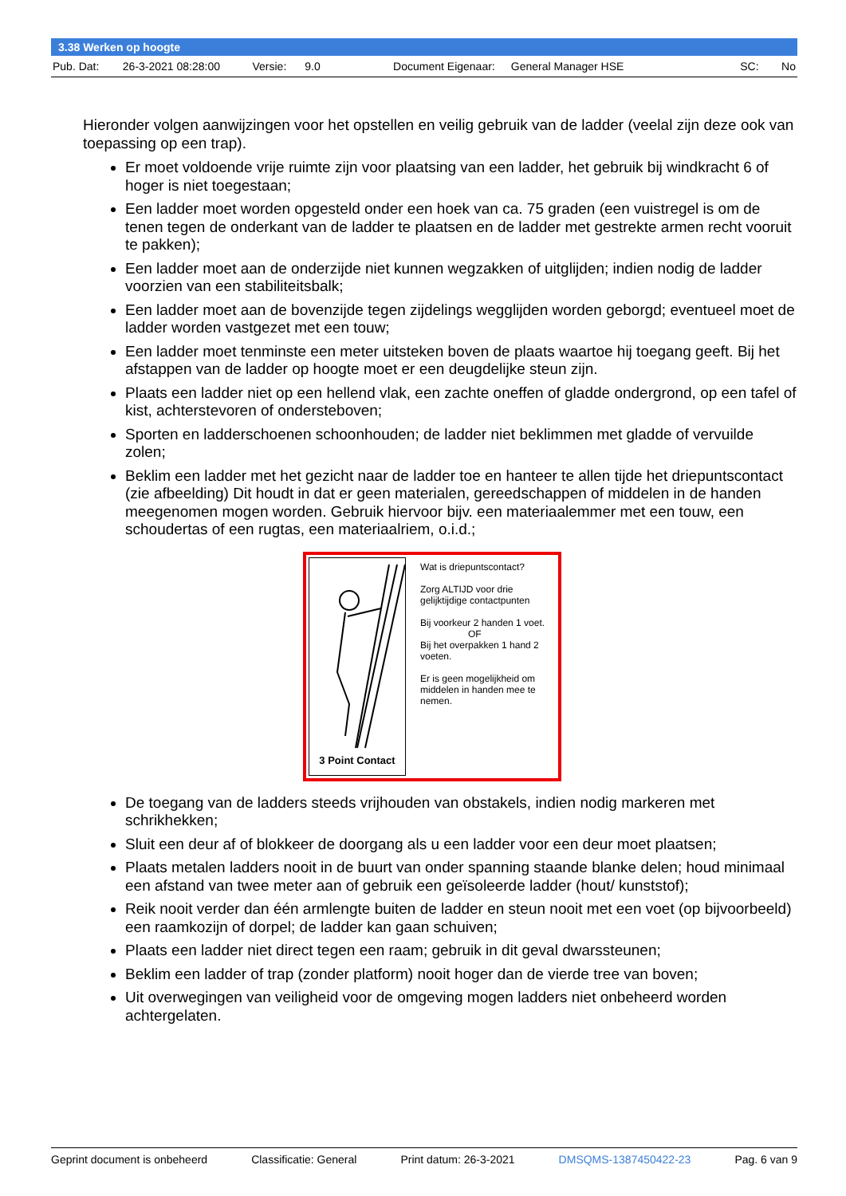3.38 Werken op hoogte
Pub. Dat: 26-3-2021 08:28:00 Versie: 9.0 Document Eigenaar: General Manager HSE SC: No
Hieronder volgen aanwijzingen voor het opstellen en veilig gebruik van de ladder (veelal zijn deze ook van toepassing op een trap).
Er moet voldoende vrije ruimte zijn voor plaatsing van een ladder, het gebruik bij windkracht 6 of hoger is niet toegestaan;
Een ladder moet worden opgesteld onder een hoek van ca. 75 graden (een vuistregel is om de tenen tegen de onderkant van de ladder te plaatsen en de ladder met gestrekte armen recht vooruit te pakken);
Een ladder moet aan de onderzijde niet kunnen wegzakken of uitglijden; indien nodig de ladder voorzien van een stabiliteitsbalk;
Een ladder moet aan de bovenzijde tegen zijdelings wegglijden worden geborgd; eventueel moet de ladder worden vastgezet met een touw;
Een ladder moet tenminste een meter uitsteken boven de plaats waartoe hij toegang geeft. Bij het afstappen van de ladder op hoogte moet er een deugdelijke steun zijn.
Plaats een ladder niet op een hellend vlak, een zachte oneffen of gladde ondergrond, op een tafel of kist, achterstevoren of ondersteboven;
Sporten en ladderschoenen schoonhouden; de ladder niet beklimmen met gladde of vervuilde zolen;
Beklim een ladder met het gezicht naar de ladder toe en hanteer te allen tijde het driepuntscontact (zie afbeelding) Dit houdt in dat er geen materialen, gereedschappen of middelen in de handen meegenomen mogen worden. Gebruik hiervoor bijv. een materiaalemmer met een touw, een schoudertas of een rugtas, een materiaalriem, o.i.d.;
3 Point Contact
Wat is driepuntscontact?
Zorg ALTIJD voor drie gelijktijdige contactpunten
Bij voorkeur 2 handen 1 voet.
OF
Bij het overpakken 1 hand 2 voeten.
Er is geen mogelijkheid om middelen in handen mee te nemen.
De toegang van de ladders steeds vrijhouden van obstakels, indien nodig markeren met schrikhekken;
Sluit een deur af of blokkeer de doorgang als u een ladder voor een deur moet plaatsen;
Plaats metalen ladders nooit in de buurt van onder spanning staande blanke delen; houd minimaal een afstand van twee meter aan of gebruik een geïsoleerde ladder (hout/ kunststof);
Reik nooit verder dan één armlengte buiten de ladder en steun nooit met een voet (op bijvoorbeeld) een raamkozijn of dorpel; de ladder kan gaan schuiven;
Plaats een ladder niet direct tegen een raam; gebruik in dit geval dwarssteunen;
Beklim een ladder of trap (zonder platform) nooit hoger dan de vierde tree van boven;
Uit overwegingen van veiligheid voor de omgeving mogen ladders niet onbeheerd worden achtergelaten.
Geprint document is onbeheerd Classificatie: General Print datum: 26-3-2021 DMSQMS-1387450422-23 Pag. 6 van 9